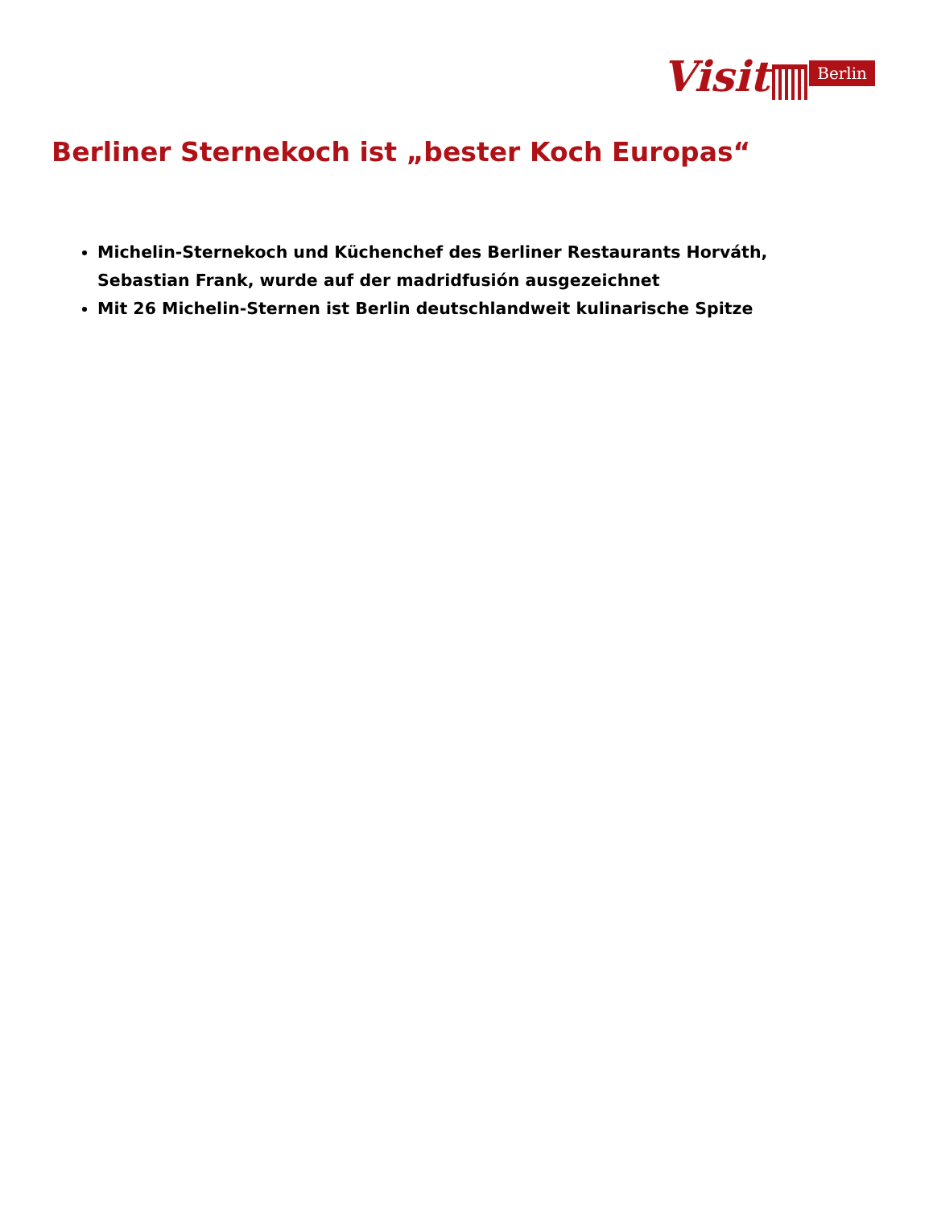Visit
Berlin
Berliner Sternekoch ist „bester Koch Europas“
Michelin-Sternekoch und Küchenchef des Berliner Restaurants Horváth, Sebastian Frank, wurde auf der madridfusión ausgezeichnet
Mit 26 Michelin-Sternen ist Berlin deutschlandweit kulinarische Spitze